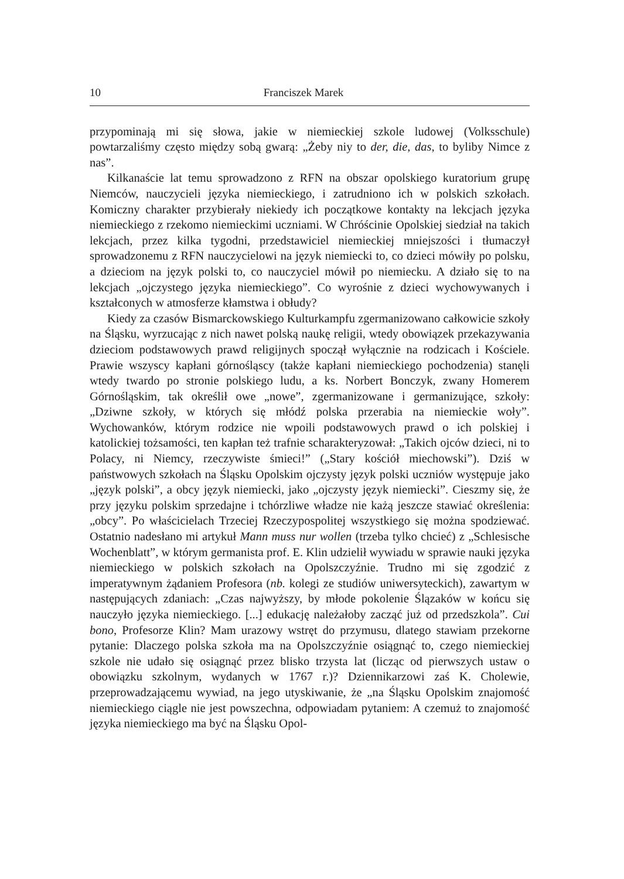10 Franciszek Marek
przypominają mi się słowa, jakie w niemieckiej szkole ludowej (Volksschule) powtarzaliśmy często między sobą gwarą: „Żeby niy to der, die, das, to byliby Nimce z nas”.
Kilkanaście lat temu sprowadzono z RFN na obszar opolskiego kuratorium grupę Niemców, nauczycieli języka niemieckiego, i zatrudniono ich w polskich szkołach. Komiczny charakter przybierały niekiedy ich początkowe kontakty na lekcjach języka niemieckiego z rzekomo niemieckimi uczniami. W Chróścinie Opolskiej siedział na takich lekcjach, przez kilka tygodni, przedstawiciel niemieckiej mniejszości i tłumaczył sprowadzonemu z RFN nauczycielowi na język niemiecki to, co dzieci mówiły po polsku, a dzieciom na język polski to, co nauczyciel mówił po niemiecku. A działo się to na lekcjach „ojczystego języka niemieckiego”. Co wyrośnie z dzieci wychowywanych i kształconych w atmosferze kłamstwa i obłudy?
Kiedy za czasów Bismarckowskiego Kulturkampfu zgermanizowano całkowicie szkoły na Śląsku, wyrzucając z nich nawet polską naukę religii, wtedy obowiązek przekazywania dzieciom podstawowych prawd religijnych spoczął wyłącznie na rodzicach i Kościele. Prawie wszyscy kapłani górnośląscy (także kapłani niemieckiego pochodzenia) stanęli wtedy twardo po stronie polskiego ludu, a ks. Norbert Bonczyk, zwany Homerem Górnośląskim, tak określił owe „nowe”, zgermanizowane i germanizujące, szkoły: „Dziwne szkoły, w których się młódź polska przerabia na niemieckie woły”. Wychowanków, którym rodzice nie wpoili podstawowych prawd o ich polskiej i katolickiej tożsamości, ten kapłan też trafnie scharakteryzował: „Takich ojców dzieci, ni to Polacy, ni Niemcy, rzeczywiste śmieci!” („Stary kościół miechowski”). Dziś w państwowych szkołach na Śląsku Opolskim ojczysty język polski uczniów występuje jako „język polski”, a obcy język niemiecki, jako „ojczysty język niemiecki”. Cieszmy się, że przy języku polskim sprzedajne i tchórzliwe władze nie każą jeszcze stawiać określenia: „obcy”. Po właścicielach Trzeciej Rzeczypospolitej wszystkiego się można spodziewać. Ostatnio nadesłano mi artykuł Mann muss nur wollen (trzeba tylko chcieć) z „Schlesische Wochenblatt”, w którym germanista prof. E. Klin udzielił wywiadu w sprawie nauki języka niemieckiego w polskich szkołach na Opolszczyźnie. Trudno mi się zgodzić z imperatywnym żądaniem Profesora (nb. kolegi ze studiów uniwersyteckich), zawartym w następujących zdaniach: „Czas najwyższy, by młode pokolenie Ślązaków w końcu się nauczyło języka niemieckiego. [...] edukację należałoby zacząć już od przedszkola”. Cui bono, Profesorze Klin? Mam urazowy wstręt do przymusu, dlatego stawiam przekorne pytanie: Dlaczego polska szkoła ma na Opolszczyźnie osiągnąć to, czego niemieckiej szkole nie udało się osiągnąć przez blisko trzysta lat (licząc od pierwszych ustaw o obowiązku szkolnym, wydanych w 1767 r.)? Dziennikarzowi zaś K. Cholewie, przeprowadzającemu wywiad, na jego utyskiwanie, że „na Śląsku Opolskim znajomość niemieckiego ciągle nie jest powszechna, odpowiadam pytaniem: A czemuż to znajomość języka niemieckiego ma być na Śląsku Opol-